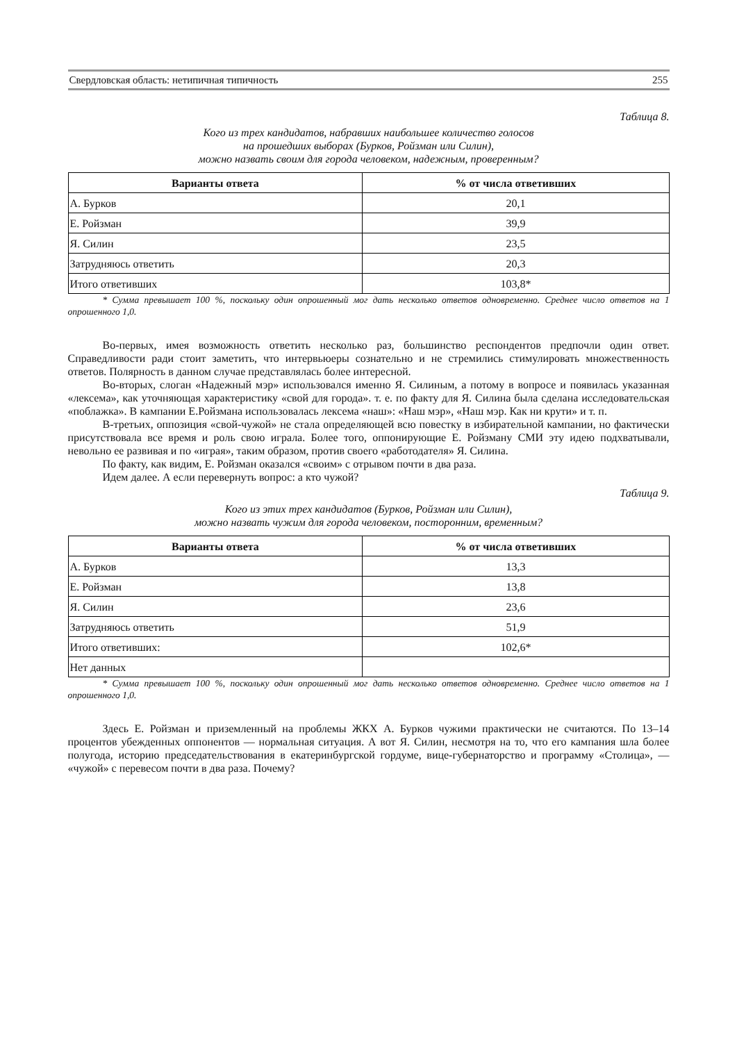Свердловская область: нетипичная типичность 255
Таблица 8.
Кого из трех кандидатов, набравших наибольшее количество голосов
на прошедших выборах (Бурков, Ройзман или Силин),
можно назвать своим для города человеком, надежным, проверенным?
| Варианты ответа | % от числа ответивших |
| --- | --- |
| А. Бурков | 20,1 |
| Е. Ройзман | 39,9 |
| Я. Силин | 23,5 |
| Затрудняюсь ответить | 20,3 |
| Итого ответивших | 103,8* |
* Сумма превышает 100 %, поскольку один опрошенный мог дать несколько ответов одновременно. Среднее число ответов на 1 опрошенного 1,0.
Во-первых, имея возможность ответить несколько раз, большинство респондентов предпочли один ответ. Справедливости ради стоит заметить, что интервьюеры сознательно и не стремились стимулировать множественность ответов. Полярность в данном случае представлялась более интересной.
Во-вторых, слоган «Надежный мэр» использовался именно Я. Силиным, а потому в вопросе и появилась указанная «лексема», как уточняющая характеристику «свой для города». т. е. по факту для Я. Силина была сделана исследовательская «поблажка». В кампании Е.Ройзмана использовалась лексема «наш»: «Наш мэр», «Наш мэр. Как ни крути» и т. п.
В-третьих, оппозиция «свой-чужой» не стала определяющей всю повестку в избирательной кампании, но фактически присутствовала все время и роль свою играла. Более того, оппонирующие Е. Ройзману СМИ эту идею подхватывали, невольно ее развивая и по «играя», таким образом, против своего «работодателя» Я. Силина.
По факту, как видим, Е. Ройзман оказался «своим» с отрывом почти в два раза.
Идем далее. А если перевернуть вопрос: а кто чужой?
Таблица 9.
Кого из этих трех кандидатов (Бурков, Ройзман или Силин),
можно назвать чужим для города человеком, посторонним, временным?
| Варианты ответа | % от числа ответивших |
| --- | --- |
| А. Бурков | 13,3 |
| Е. Ройзман | 13,8 |
| Я. Силин | 23,6 |
| Затрудняюсь ответить | 51,9 |
| Итого ответивших: | 102,6* |
| Нет данных | |
* Сумма превышает 100 %, поскольку один опрошенный мог дать несколько ответов одновременно. Среднее число ответов на 1 опрошенного 1,0.
Здесь Е. Ройзман и приземленный на проблемы ЖКХ А. Бурков чужими практически не считаются. По 13–14 процентов убежденных оппонентов — нормальная ситуация. А вот Я. Силин, несмотря на то, что его кампания шла более полугода, историю председательствования в екатеринбургской гордуме, вице-губернаторство и программу «Столица», — «чужой» с перевесом почти в два раза. Почему?